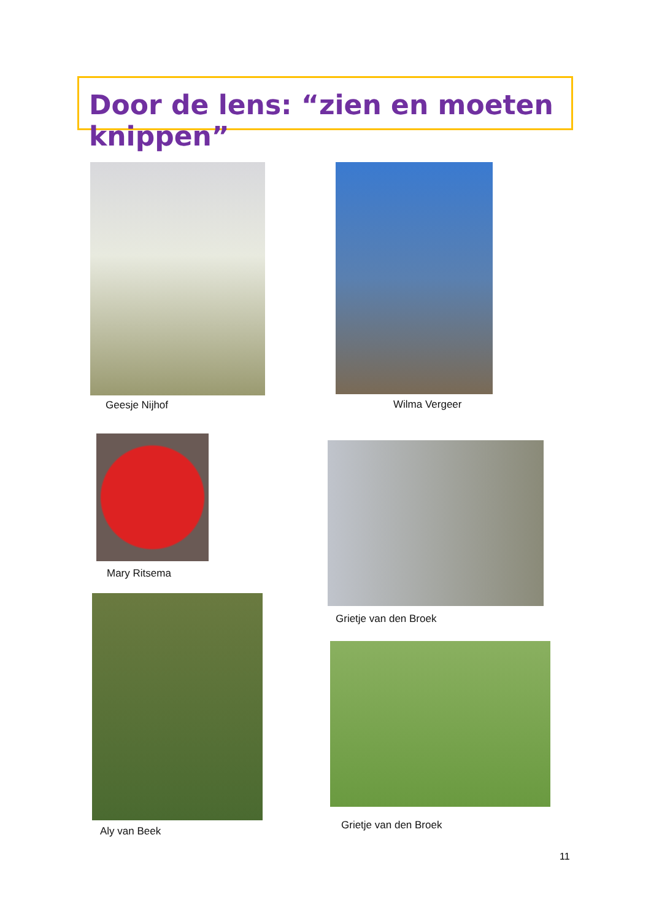Door de lens: “zien en moeten knippen”
Geesje Nijhof
Mary Ritsema
Aly van Beek
Wilma Vergeer
Grietje van den Broek
Grietje van den Broek
11